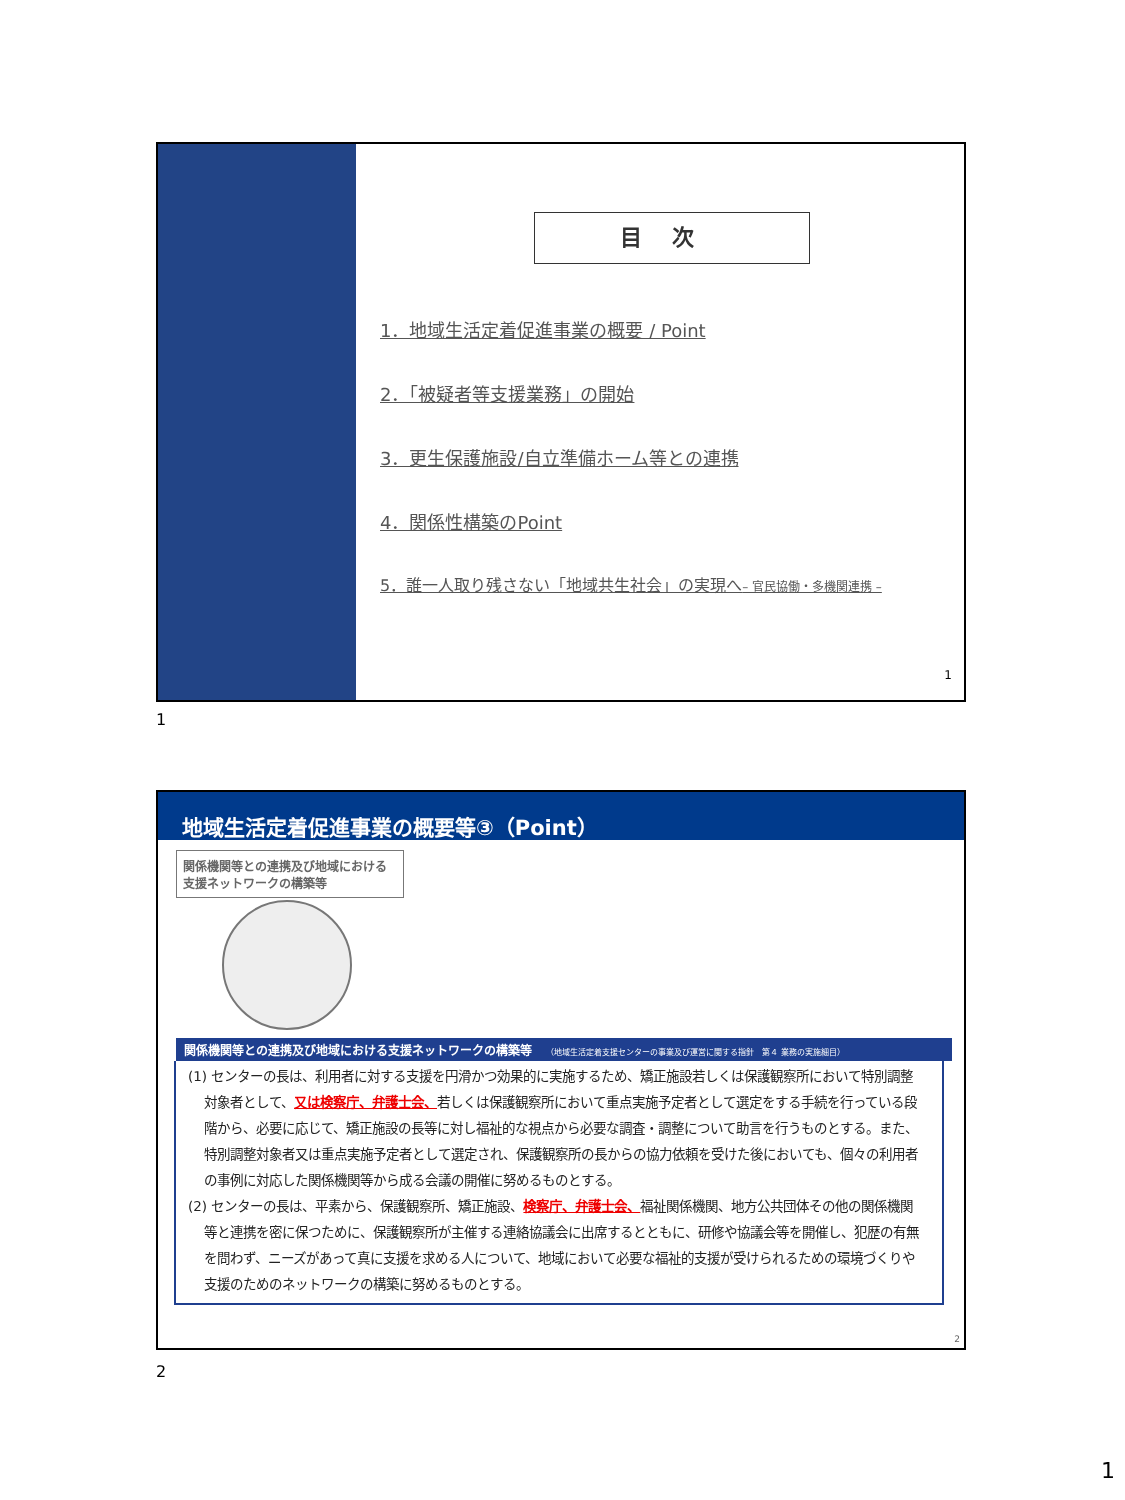目次
1．地域生活定着促進事業の概要 / Point
2．「被疑者等支援業務」の開始
3．更生保護施設/自立準備ホーム等との連携
4．関係性構築のPoint
5．誰一人取り残さない「地域共生社会」の実現へ– 官民協働・多機関連携 –
1
1
地域生活定着促進事業の概要等③（Point）
関係機関等との連携及び地域における支援ネットワークの構築等
関係機関等との連携及び地域における支援ネットワークの構築等 （地域生活定着支援センターの事業及び運営に関する指針　第４ 業務の実施細目）
(1) センターの長は、利用者に対する支援を円滑かつ効果的に実施するため、矯正施設若しくは保護観察所において特別調整対象者として、又は検察庁、弁護士会、若しくは保護観察所において重点実施予定者として選定をする手続を行っている段階から、必要に応じて、矯正施設の長等に対し福祉的な視点から必要な調査・調整について助言を行うものとする。また、特別調整対象者又は重点実施予定者として選定され、保護観察所の長からの協力依頼を受けた後においても、個々の利用者の事例に対応した関係機関等から成る会議の開催に努めるものとする。
(2) センターの長は、平素から、保護観察所、矯正施設、検察庁、弁護士会、福祉関係機関、地方公共団体その他の関係機関等と連携を密に保つために、保護観察所が主催する連絡協議会に出席するとともに、研修や協議会等を開催し、犯歴の有無を問わず、ニーズがあって真に支援を求める人について、地域において必要な福祉的支援が受けられるための環境づくりや支援のためのネットワークの構築に努めるものとする。
2
2
1